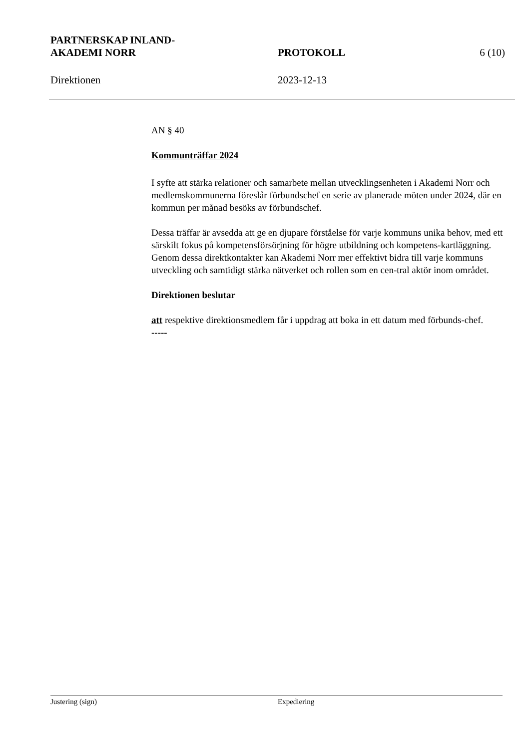PARTNERSKAP INLAND-
AKADEMI NORR
PROTOKOLL
6 (10)
Direktionen 2023-12-13
AN § 40
Kommunträffar 2024
I syfte att stärka relationer och samarbete mellan utvecklingsenheten i Akademi Norr och medlemskommunerna föreslår förbundschef en serie av planerade möten under 2024, där en kommun per månad besöks av förbundschef.
Dessa träffar är avsedda att ge en djupare förståelse för varje kommuns unika behov, med ett särskilt fokus på kompetensförsörjning för högre utbildning och kompetens-kartläggning. Genom dessa direktkontakter kan Akademi Norr mer effektivt bidra till varje kommuns utveckling och samtidigt stärka nätverket och rollen som en cen-tral aktör inom området.
Direktionen beslutar
att respektive direktionsmedlem får i uppdrag att boka in ett datum med förbunds-chef.
-----
Justering (sign) Expediering